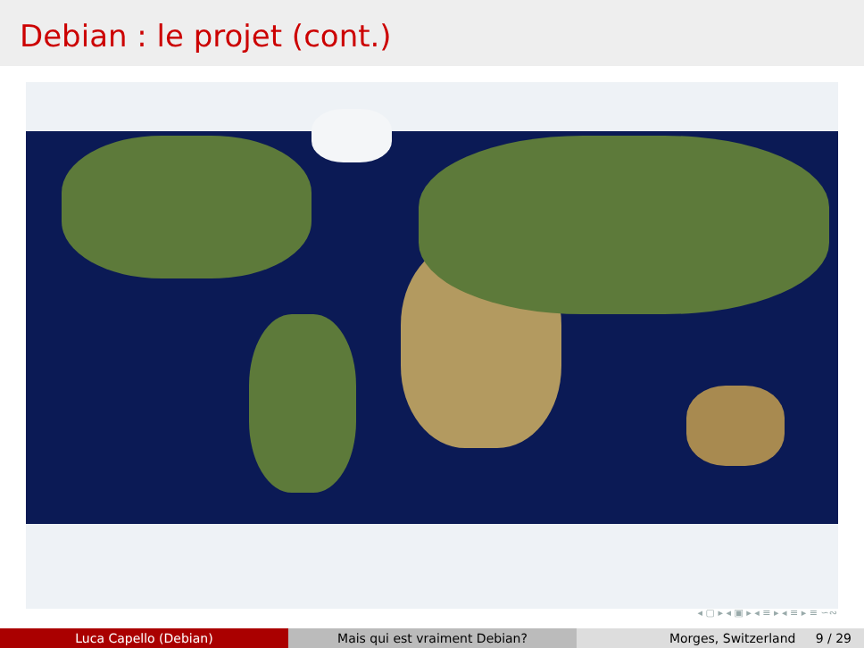Debian : le projet (cont.)
◂ ▢ ▸ ◂ ▣ ▸ ◂ ≡ ▸ ◂ ≡ ▸ ≡ ∽∾
Luca Capello (Debian) Mais qui est vraiment Debian? Morges, Switzerland 9 / 29